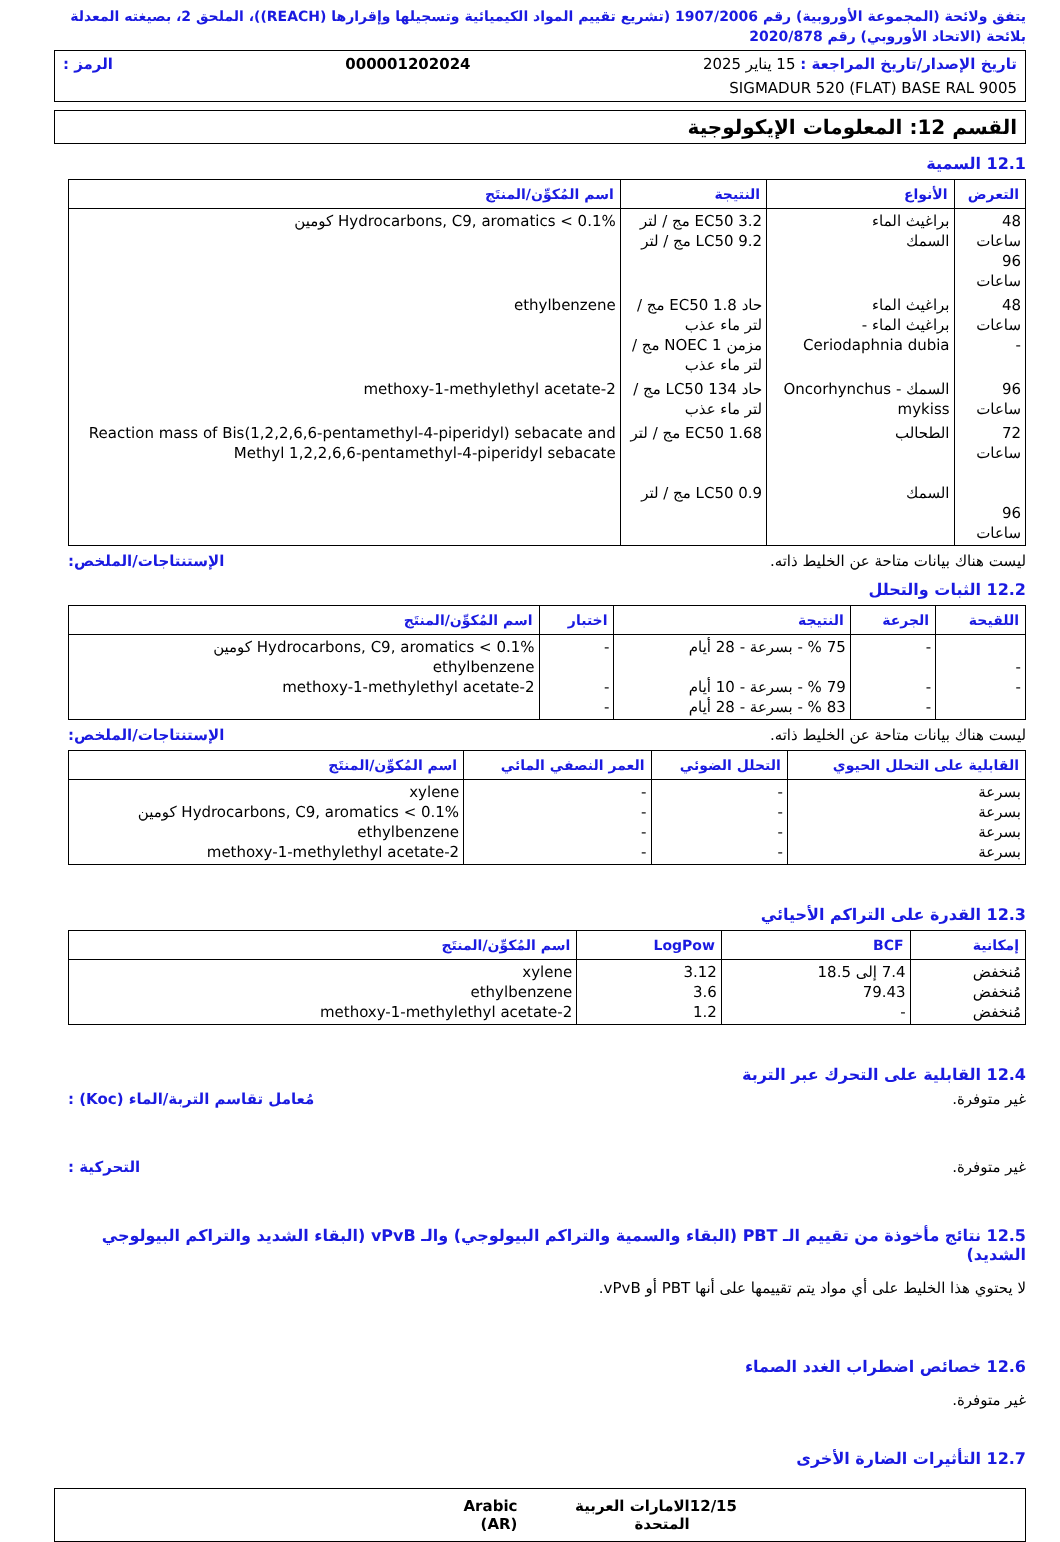يتفق ولائحة (المجموعة الأوروبية) رقم 1907/2006 (تشريع تقييم المواد الكيميائية وتسجيلها وإقرارها (REACH))، الملحق 2، بصيغته المعدلة بلائحة (الاتحاد الأوروبي) رقم 2020/878
تاريخ الإصدار/تاريخ المراجعة : 15 يناير 2025 000001202024 الرمز :
SIGMADUR 520 (FLAT) BASE RAL 9005
القسم 12: المعلومات الإيكولوجية
12.1 السمية
| التعرض | الأنواع | النتيجة | اسم المُكوِّن/المنتَج |
| --- | --- | --- | --- |
| 48 ساعات 96 ساعات | براغيث الماء السمك | EC50 3.2 مج / لتر LC50 9.2 مج / لتر | Hydrocarbons, C9, aromatics < 0.1% كومين |
| 48 ساعات - | براغيث الماء براغيث الماء - Ceriodaphnia dubia | حاد EC50 1.8 مج / لتر ماء عذب مزمن NOEC 1 مج / لتر ماء عذب | ethylbenzene |
| 96 ساعات | السمك - Oncorhynchus mykiss | حاد LC50 134 مج / لتر ماء عذب | 2-methoxy-1-methylethyl acetate |
| 72 ساعات 96 ساعات | الطحالب السمك | EC50 1.68 مج / لتر LC50 0.9 مج / لتر | Reaction mass of Bis(1,2,2,6,6-pentamethyl-4-piperidyl) sebacate and Methyl 1,2,2,6,6-pentamethyl-4-piperidyl sebacate |
ليست هناك بيانات متاحة عن الخليط ذاته. الإستنتاجات/الملخص:
12.2 الثبات والتحلل
| اللقيحة | الجرعة | النتيجة | اختبار | اسم المُكوِّن/المنتَج |
| --- | --- | --- | --- | --- |
| - - | - - - | 75 % - بسرعة - 28 أيام 79 % - بسرعة - 10 أيام 83 % - بسرعة - 28 أيام | - - - | Hydrocarbons, C9, aromatics < 0.1% كومين ethylbenzene 2-methoxy-1-methylethyl acetate |
ليست هناك بيانات متاحة عن الخليط ذاته. الإستنتاجات/الملخص:
| القابلية على التحلل الحيوي | التحلل الضوئي | العمر النصفي المائي | اسم المُكوِّن/المنتَج |
| --- | --- | --- | --- |
| بسرعة بسرعة بسرعة بسرعة | - - - - | - - - - | xylene Hydrocarbons, C9, aromatics < 0.1% كومين ethylbenzene 2-methoxy-1-methylethyl acetate |
12.3 القدرة على التراكم الأحيائي
| إمكانية | BCF | LogPow | اسم المُكوِّن/المنتَج |
| --- | --- | --- | --- |
| مُنخفض مُنخفض مُنخفض | 7.4 إلى 18.5 79.43 - | 3.12 3.6 1.2 | xylene ethylbenzene 2-methoxy-1-methylethyl acetate |
12.4 القابلية على التحرك عبر التربة
غير متوفرة. مُعامل تقاسم التربة/الماء (Koc) :
غير متوفرة. التحركية :
12.5 نتائج مأخوذة من تقييم الـ PBT (البقاء والسمية والتراكم البيولوجي) والـ vPvB (البقاء الشديد والتراكم البيولوجي الشديد)
لا يحتوي هذا الخليط على أي مواد يتم تقييمها على أنها PBT أو vPvB.
12.6 خصائص اضطراب الغدد الصماء
غير متوفرة.
12.7 التأثيرات الضارة الأخرى
12/15 الامارات العربية المتحدة Arabic (AR)